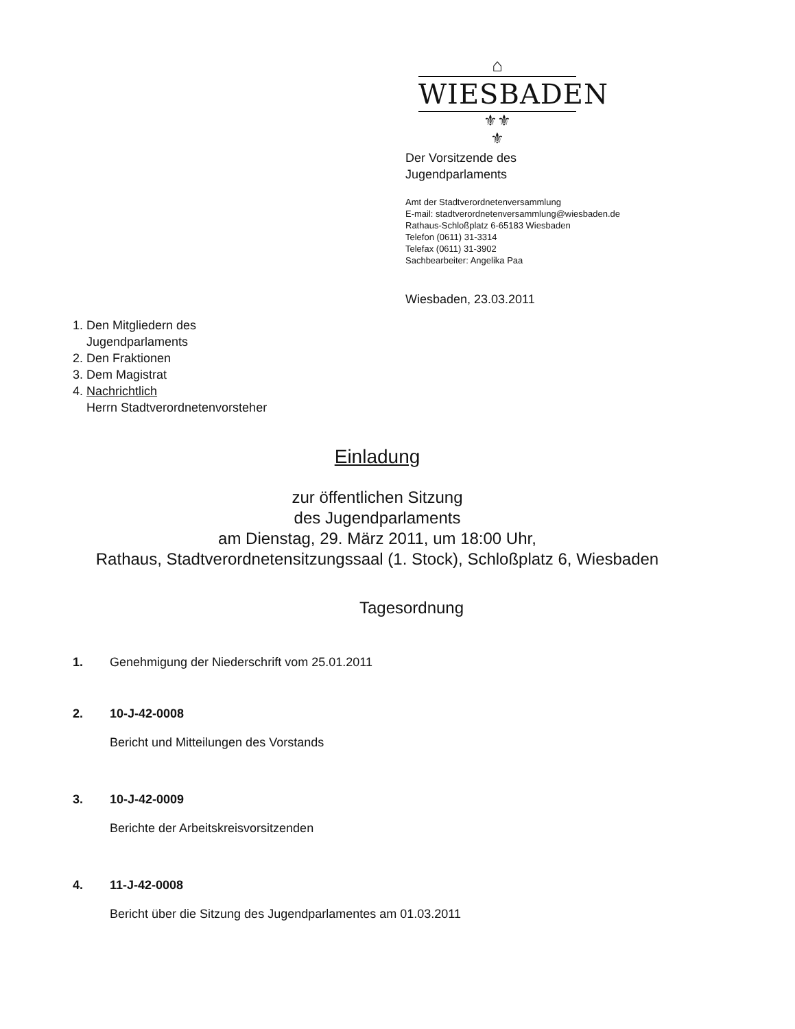⌂
WIESBADEN
⚜⚜
⚜
Der Vorsitzende des
Jugendparlaments
Amt der Stadtverordnetenversammlung
E-mail: stadtverordnetenversammlung@wiesbaden.de
Rathaus-Schloßplatz 6-65183 Wiesbaden
Telefon (0611) 31-3314
Telefax (0611) 31-3902
Sachbearbeiter: Angelika Paa
Wiesbaden, 23.03.2011
1. Den Mitgliedern des
Jugendparlaments
2. Den Fraktionen
3. Dem Magistrat
4. Nachrichtlich
Herrn Stadtverordnetenvorsteher
Einladung
zur öffentlichen Sitzung
des Jugendparlaments
am Dienstag, 29. März 2011, um 18:00 Uhr,
Rathaus, Stadtverordnetensitzungssaal (1. Stock), Schloßplatz 6, Wiesbaden
Tagesordnung
1. Genehmigung der Niederschrift vom 25.01.2011
2. 10-J-42-0008
Bericht und Mitteilungen des Vorstands
3. 10-J-42-0009
Berichte der Arbeitskreisvorsitzenden
4. 11-J-42-0008
Bericht über die Sitzung des Jugendparlamentes am 01.03.2011